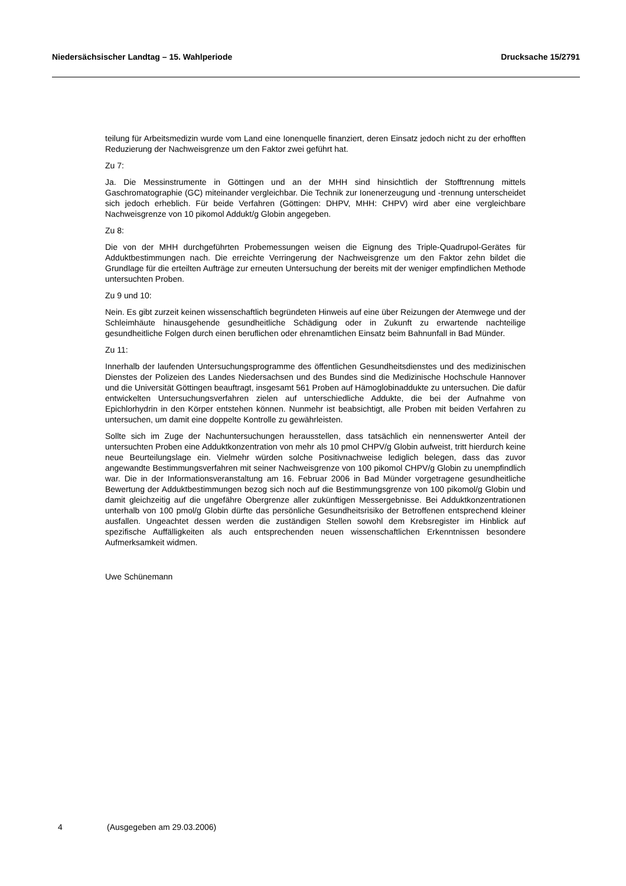Niedersächsischer Landtag – 15. Wahlperiode Drucksache 15/2791
teilung für Arbeitsmedizin wurde vom Land eine Ionenquelle finanziert, deren Einsatz jedoch nicht zu der erhofften Reduzierung der Nachweisgrenze um den Faktor zwei geführt hat.
Zu 7:
Ja. Die Messinstrumente in Göttingen und an der MHH sind hinsichtlich der Stofftrennung mittels Gaschromatographie (GC) miteinander vergleichbar. Die Technik zur Ionenerzeugung und -trennung unterscheidet sich jedoch erheblich. Für beide Verfahren (Göttingen: DHPV, MHH: CHPV) wird aber eine vergleichbare Nachweisgrenze von 10 pikomol Addukt/g Globin angegeben.
Zu 8:
Die von der MHH durchgeführten Probemessungen weisen die Eignung des Triple-Quadrupol-Gerätes für Adduktbestimmungen nach. Die erreichte Verringerung der Nachweisgrenze um den Faktor zehn bildet die Grundlage für die erteilten Aufträge zur erneuten Untersuchung der bereits mit der weniger empfindlichen Methode untersuchten Proben.
Zu 9 und 10:
Nein. Es gibt zurzeit keinen wissenschaftlich begründeten Hinweis auf eine über Reizungen der Atemwege und der Schleimhäute hinausgehende gesundheitliche Schädigung oder in Zukunft zu erwartende nachteilige gesundheitliche Folgen durch einen beruflichen oder ehrenamtlichen Einsatz beim Bahnunfall in Bad Münder.
Zu 11:
Innerhalb der laufenden Untersuchungsprogramme des öffentlichen Gesundheitsdienstes und des medizinischen Dienstes der Polizeien des Landes Niedersachsen und des Bundes sind die Medizinische Hochschule Hannover und die Universität Göttingen beauftragt, insgesamt 561 Proben auf Hämoglobinaddukte zu untersuchen. Die dafür entwickelten Untersuchungsverfahren zielen auf unterschiedliche Addukte, die bei der Aufnahme von Epichlorhydrin in den Körper entstehen können. Nunmehr ist beabsichtigt, alle Proben mit beiden Verfahren zu untersuchen, um damit eine doppelte Kontrolle zu gewährleisten.
Sollte sich im Zuge der Nachuntersuchungen herausstellen, dass tatsächlich ein nennenswerter Anteil der untersuchten Proben eine Adduktkonzentration von mehr als 10 pmol CHPV/g Globin aufweist, tritt hierdurch keine neue Beurteilungslage ein. Vielmehr würden solche Positivnachweise lediglich belegen, dass das zuvor angewandte Bestimmungsverfahren mit seiner Nachweisgrenze von 100 pikomol CHPV/g Globin zu unempfindlich war. Die in der Informationsveranstaltung am 16. Februar 2006 in Bad Münder vorgetragene gesundheitliche Bewertung der Adduktbestimmungen bezog sich noch auf die Bestimmungsgrenze von 100 pikomol/g Globin und damit gleichzeitig auf die ungefähre Obergrenze aller zukünftigen Messergebnisse. Bei Adduktkonzentrationen unterhalb von 100 pmol/g Globin dürfte das persönliche Gesundheitsrisiko der Betroffenen entsprechend kleiner ausfallen. Ungeachtet dessen werden die zuständigen Stellen sowohl dem Krebsregister im Hinblick auf spezifische Auffälligkeiten als auch entsprechenden neuen wissenschaftlichen Erkenntnissen besondere Aufmerksamkeit widmen.
Uwe Schünemann
4 (Ausgegeben am 29.03.2006)